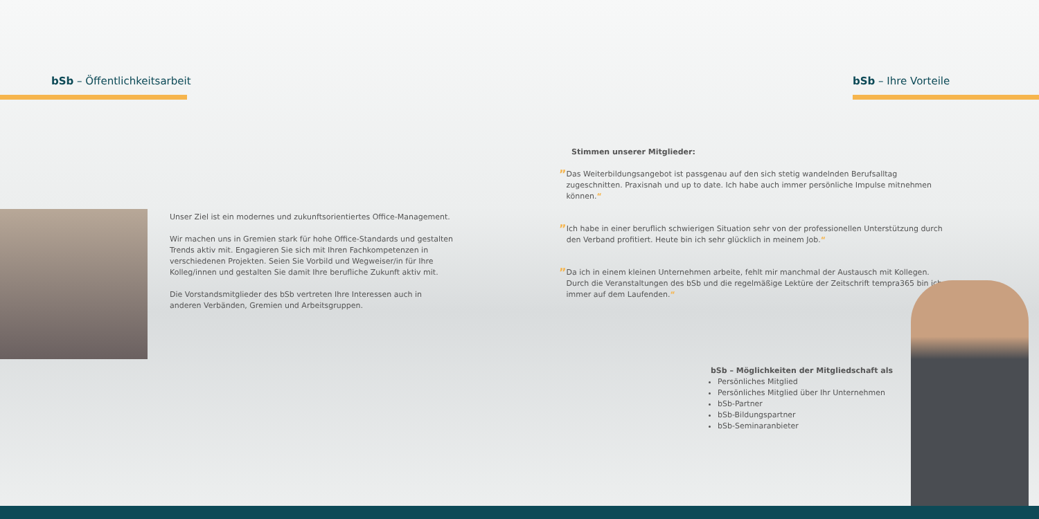bSb – Öffentlichkeitsarbeit
Unser Ziel ist ein modernes und zukunftsorientiertes Office-Management.
Wir machen uns in Gremien stark für hohe Office-Standards und gestalten Trends aktiv mit. Engagieren Sie sich mit Ihren Fachkompetenzen in verschiedenen Projekten. Seien Sie Vorbild und Wegweiser/in für Ihre Kolleg/innen und gestalten Sie damit Ihre berufliche Zukunft aktiv mit.
Die Vorstandsmitglieder des bSb vertreten Ihre Interessen auch in anderen Verbänden, Gremien und Arbeitsgruppen.
bSb – Ihre Vorteile
Stimmen unserer Mitglieder:
” Das Weiterbildungsangebot ist passgenau auf den sich stetig wandelnden Berufsalltag zugeschnitten. Praxisnah und up to date. Ich habe auch immer persönliche Impulse mitnehmen können.“
” Ich habe in einer beruflich schwierigen Situation sehr von der professionellen Unterstützung durch den Verband profitiert. Heute bin ich sehr glücklich in meinem Job.“
” Da ich in einem kleinen Unternehmen arbeite, fehlt mir manchmal der Austausch mit Kollegen. Durch die Veranstaltungen des bSb und die regelmäßige Lektüre der Zeitschrift tempra365 bin ich immer auf dem Laufenden.“
bSb – Möglichkeiten der Mitgliedschaft als
Persönliches Mitglied
Persönliches Mitglied über Ihr Unternehmen
bSb-Partner
bSb-Bildungspartner
bSb-Seminaranbieter